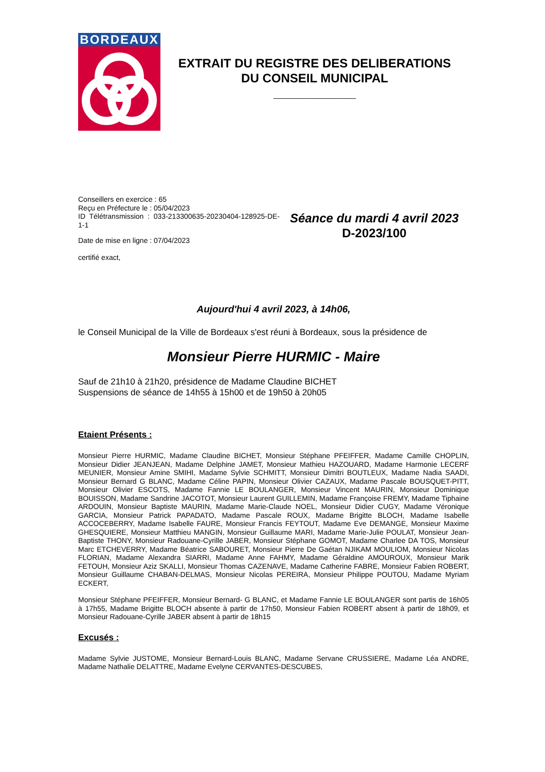BORDEAUX
EXTRAIT DU REGISTRE DES DELIBERATIONS
DU CONSEIL MUNICIPAL
____________
Conseillers en exercice : 65
Reçu en Préfecture le : 05/04/2023
ID Télétransmission : 033-213300635-20230404-128925-DE-1-1
Date de mise en ligne : 07/04/2023
certifié exact,
Séance du mardi 4 avril 2023
D-2023/100
Aujourd'hui 4 avril 2023, à 14h06,
le Conseil Municipal de la Ville de Bordeaux s'est réuni à Bordeaux, sous la présidence de
Monsieur Pierre HURMIC - Maire
Sauf de 21h10 à 21h20, présidence de Madame Claudine BICHET
Suspensions de séance de 14h55 à 15h00 et de 19h50 à 20h05
Etaient Présents :
Monsieur Pierre HURMIC, Madame Claudine BICHET, Monsieur Stéphane PFEIFFER, Madame Camille CHOPLIN, Monsieur Didier JEANJEAN, Madame Delphine JAMET, Monsieur Mathieu HAZOUARD, Madame Harmonie LECERF MEUNIER, Monsieur Amine SMIHI, Madame Sylvie SCHMITT, Monsieur Dimitri BOUTLEUX, Madame Nadia SAADI, Monsieur Bernard G BLANC, Madame Céline PAPIN, Monsieur Olivier CAZAUX, Madame Pascale BOUSQUET-PITT, Monsieur Olivier ESCOTS, Madame Fannie LE BOULANGER, Monsieur Vincent MAURIN, Monsieur Dominique BOUISSON, Madame Sandrine JACOTOT, Monsieur Laurent GUILLEMIN, Madame Françoise FREMY, Madame Tiphaine ARDOUIN, Monsieur Baptiste MAURIN, Madame Marie-Claude NOEL, Monsieur Didier CUGY, Madame Véronique GARCIA, Monsieur Patrick PAPADATO, Madame Pascale ROUX, Madame Brigitte BLOCH, Madame Isabelle ACCOCEBERRY, Madame Isabelle FAURE, Monsieur Francis FEYTOUT, Madame Eve DEMANGE, Monsieur Maxime GHESQUIERE, Monsieur Matthieu MANGIN, Monsieur Guillaume MARI, Madame Marie-Julie POULAT, Monsieur Jean-Baptiste THONY, Monsieur Radouane-Cyrille JABER, Monsieur Stéphane GOMOT, Madame Charlee DA TOS, Monsieur Marc ETCHEVERRY, Madame Béatrice SABOURET, Monsieur Pierre De Gaétan NJIKAM MOULIOM, Monsieur Nicolas FLORIAN, Madame Alexandra SIARRI, Madame Anne FAHMY, Madame Géraldine AMOUROUX, Monsieur Marik FETOUH, Monsieur Aziz SKALLI, Monsieur Thomas CAZENAVE, Madame Catherine FABRE, Monsieur Fabien ROBERT, Monsieur Guillaume CHABAN-DELMAS, Monsieur Nicolas PEREIRA, Monsieur Philippe POUTOU, Madame Myriam ECKERT,
Monsieur Stéphane PFEIFFER, Monsieur Bernard- G BLANC, et Madame Fannie LE BOULANGER sont partis de 16h05 à 17h55, Madame Brigitte BLOCH absente à partir de 17h50, Monsieur Fabien ROBERT absent à partir de 18h09, et Monsieur Radouane-Cyrille JABER absent à partir de 18h15
Excusés :
Madame Sylvie JUSTOME, Monsieur Bernard-Louis BLANC, Madame Servane CRUSSIERE, Madame Léa ANDRE, Madame Nathalie DELATTRE, Madame Evelyne CERVANTES-DESCUBES,